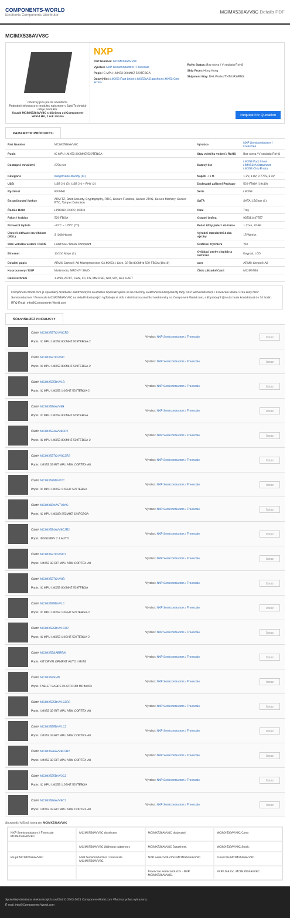COMPONENTS-WORLD
Electronic Components Distributor
MCIMX536AVV8C Details PDF
MCIMX536AVV8C
Obrázky jsou pouze orientační.
Podrobné informace o produktu naleznete v části Technické údaje produktu.
Koupit MCIMX536AVV8C s důvěrou od Component-World.HK, 1 rok záruka
NXP
Part Number: MCIMX536AVV8C
Výrobce NXP Semiconductors / Freescale
Popis IC MPU I.MX53 800MHZ 529TEBGA
Datový list: i.MX53 Fact Sheet i.IMX53xA Datasheet i.MX53 Chip Errata
RoHs Status: Bez olova / V souladu RoHS
Ship From: Hong Kong
Shipment Way: DHL/Fedex/TNT/UPS/EMS
Request For Quotation
PARAMETR PRODUKTU
| Part Number | MCIMX536AVV8C | Výrobce | NXP Semiconductors / Freescale |
| Popis | IC MPU I.MX53 800MHZ 529TEBGA | Stav volného vedení / RoHS | Bez olova / V souladu RoHS |
| Dostupné množství | 2756 pcs | Datový list | i.MX53 Fact Sheet i.IMX53xA Datasheet i.MX53 Chip Errata |
| Kategorie | Integrované obvody (IC) | Napětí - I / O | 1.3V, 1.8V, 2.775V, 3.3V |
| USB | USB 2.0 (2), USB 2.0 + PHY (2) | Dodavatel zařízení Package | 529-FBGA (19x19) |
| Rychlost | 800MHz | Série | i.MX53 |
| Bezpečnostní funkce | ARM TZ, Boot Security, Cryptography, RTIC, Secure Fusebox, Secure JTAG, Secure Memory, Secure RTC, Tamper Detection | SATA | SATA 1.5Gbps (1) |
| Řadiče RAM | LPDDR2, DDR2, DDR3 | Obal | Tray |
| Paket / krabice | 529-FBGA | Ostatní jména | 935311447557 |
| Provozní teplota | -40°C ~ 125°C (TJ) | Počet šířky jader / sběrnice | 1 Core, 32-Bit |
| Úroveň citlivosti na vlhkost (MSL) | 3 (168 Hours) | Výrobní standardní doba výroby | 15 Weeks |
| Stav volného vedení / RoHS | Lead free / RoHS Compliant | Grafické zrychlení | Yes |
| Ethernet | 10/100 Mbps (1) | Ovládací prvky displeje a rozhraní | Keypad, LCD |
| Detailní popis | ARM® Cortex®-A8 Microprocessor IC i.MX53 1 Core, 32-Bit 800MHz 529-FBGA (19x19) | core | ARM® Cortex®-A8 |
| Koprocesory / DSP | Multimedia; NEON™ SIMD | Číslo základní části | MCIMX536 |
| Další rozhraní | 1-Wire, AC'97, CAN, I²C, I²S, MMC/SD, SAI, SPI, SSI, UART | | |
Component-World.com je spolehlivý distributor elektronických součástek.Specializujeme se na všechny elektronické komponenty řady NXP Semiconductors / Freescale.Máme 2756 kusy NXP Semiconductors / Freescale MCIMX536AVV8C na skladě dostupných.Vyžádejte si citát z distributora součástí elektroniky na Component-World.com, náš prodejní tým vás bude kontaktovat do 24 hodin.
RFQ Email: info@Components-World.com
SOUVISEJÍCÍ PRODUKTY
Část#: MCIMX537CVV8CR2
Popis: IC MPU I.MX53 800MHZ 529TEBGA-2
Výrobci: NXP Semiconductors / Freescale
Dotaz
Část#: MCIMX537CVV8C
Popis: IC MPU I.MX53 800MHZ 529TEBGA-2
Výrobci: NXP Semiconductors / Freescale
Dotaz
Část#: MCIMX535DVV1B
Popis: IC MPU I.MX53 1.0GHZ 529TEBGA-2
Výrobci: NXP Semiconductors / Freescale
Dotaz
Část#: MCIMX536AVV8B
Popis: IC MPU I.MX53 800MHZ 529TEBGA
Výrobci: NXP Semiconductors / Freescale
Dotaz
Část#: MCIMX534AVV8CR2
Popis: IC MPU I.MX53 800MHZ 529TEBGA-2
Výrobci: NXP Semiconductors / Freescale
Dotaz
Část#: MCIMX537CVV8C2R2
Popis: I.MX53 32-BIT MPU ARM CORTEX-A8
Výrobci: NXP Semiconductors / Freescale
Dotaz
Část#: MCIMX535DVV2C
Popis: IC MPU I.MX53 1.2GHZ 529TEBGA
Výrobci: NXP Semiconductors / Freescale
Dotaz
Část#: MCIMX6D4AVT08AC
Popis: IC MPU I.MX6D 852MHZ 624FCBGA
Výrobci: NXP Semiconductors / Freescale
Dotaz
Část#: MCIMX534AVV8C2R2
Popis: IMX53 REV 2.1 AUTO
Výrobci: NXP Semiconductors / Freescale
Dotaz
Část#: MCIMX537CVV8C2
Popis: I.MX53 32-BIT MPU ARM CORTEX-A8
Výrobci: NXP Semiconductors / Freescale
Dotaz
Část#: MCIMX537CVV8B
Popis: IC MPU I.MX53 800MHZ 529TEBGA
Výrobci: NXP Semiconductors / Freescale
Dotaz
Část#: MCIMX535DVV1C
Popis: IC MPU I.MX53 1.0GHZ 529TEBGA-2
Výrobci: NXP Semiconductors / Freescale
Dotaz
Část#: MCIMX535DVV1CR2
Popis: IC MPU I.MX53 1.0GHZ 529TEBGA-2
Výrobci: NXP Semiconductors / Freescale
Dotaz
Část#: MCIMX53SABREAI
Popis: KIT DEVELOPMENT AUTO I.MX53
Výrobci: NXP Semiconductors / Freescale
Dotaz
Část#: MCIMX53SMD
Popis: TABLET SABRE PLATFORM MCIMX53
Výrobci: NXP Semiconductors / Freescale
Dotaz
Část#: MCIMX535DVV1C2R2
Popis: I.MX53 32-BIT MPU ARM CORTEX-A8
Výrobci: NXP Semiconductors / Freescale
Dotaz
Část#: MCIMX535DVV1C2
Popis: I.MX53 32-BIT MPU ARM CORTEX-A8
Výrobci: NXP Semiconductors / Freescale
Dotaz
Část#: MCIMX536AVV8C2R2
Popis: I.MX53 32-BIT MPU ARM CORTEX-A8
Výrobci: NXP Semiconductors / Freescale
Dotaz
Část#: MCIMX535DVV2C2
Popis: IC MPU I.MX53 1.2GHZ 529TEBGA
Výrobci: NXP Semiconductors / Freescale
Dotaz
Část#: MCIMX536AVV8C2
Popis: I.MX53 32-BIT MPU ARM CORTEX-A8
Výrobci: NXP Semiconductors / Freescale
Dotaz
Související klíčová slova pro MCIMX536AVV8C
NXP Semiconductors / Freescale MCIMX536AVV8C.
MCIMX536AVV8C distributor
MCIMX536AVV8C dodavatel
MCIMX536AVV8C Cena
MCIMX536AVV8C Stáhnout datasheet.
MCIMX536AVV8C Datasheet.
MCIMX536AVV8C Stock.
koupit MCIMX536AVV8C.
NXP Semiconductors / Freescale MCIMX536AVV8C.
NXP Semiconductors MCIMX536AVV8C.
Freescale MCIMX536AVV8C.
Freescale Semiconductor - NXP MCIMX536AVV8C.
NXP USA Inc. MCIMX536AVV8C.
Spolehlivý distributor elektronických součástí © 2003-2021 Component-World.com Všechna práva vyhrazena.
E-mail: info@Components-World.com